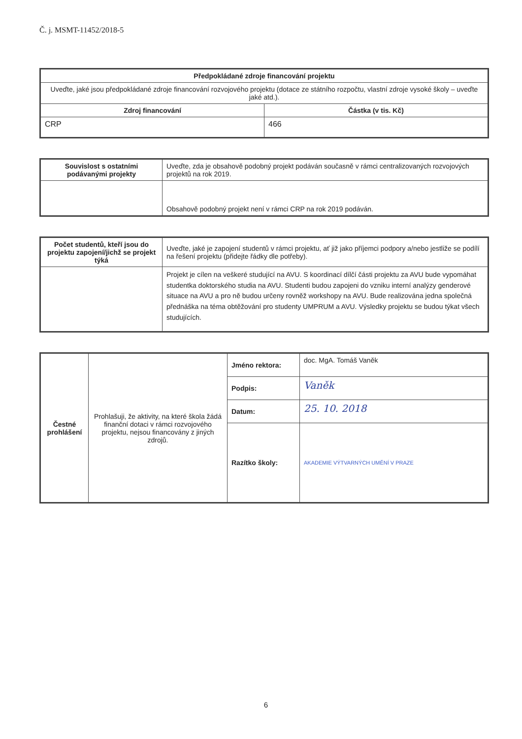Č. j. MSMT-11452/2018-5
| Předpokládané zdroje financování projektu | |
| --- | --- |
| Uveďte, jaké jsou předpokládané zdroje financování rozvojového projektu (dotace ze státního rozpočtu, vlastní zdroje vysoké školy – uveďte jaké atd.). | |
| Zdroj financování | Částka (v tis. Kč) |
| CRP | 466 |
| Souvislost s ostatními podávanými projekty | Uveďte, zda je obsahově podobný projekt podáván současně v rámci centralizovaných rozvojových projektů na rok 2019. |
| | Obsahově podobný projekt není v rámci CRP na rok 2019 podáván. |
| Počet studentů, kteří jsou do projektu zapojení/jichž se projekt týká | Uveďte, jaké je zapojení studentů v rámci projektu, ať již jako příjemci podpory a/nebo jestliže se podílí na řešení projektu (přidejte řádky dle potřeby). |
| | Projekt je cílen na veškeré studující na AVU. S koordinací dílčí části projektu za AVU bude vypomáhat studentka doktorského studia na AVU. Studenti budou zapojeni do vzniku interní analýzy genderové situace na AVU a pro ně budou určeny rovněž workshopy na AVU. Bude realizována jedna společná přednáška na téma obtěžování pro studenty UMPRUM a AVU. Výsledky projektu se budou týkat všech studujících. |
| Čestné prohlášení | Prohlašuji, že aktivity, na které škola žádá finanční dotaci v rámci rozvojového projektu, nejsou financovány z jiných zdrojů. | Jméno rektora: | doc. MgA. Tomáš Vaněk |
| | | Podpis: | Vaněk |
| | | Datum: | 25. 10. 2018 |
| | | Razítko školy: | AKADEMIE VÝTVARNÝCH UMĚNÍ V PRAZE |
6